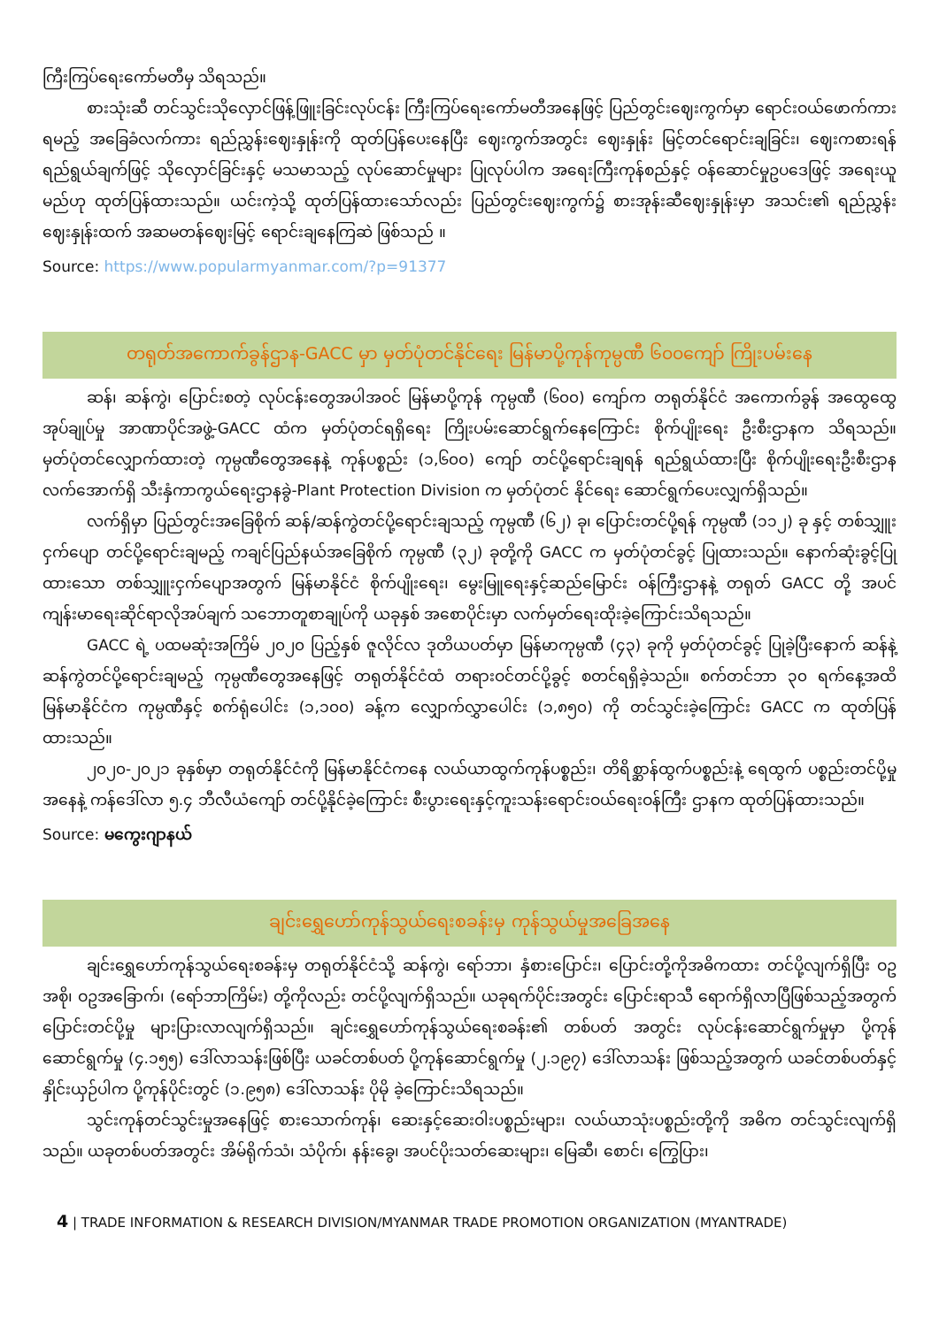ကြီးကြပ်ရေးကော်မတီမှ သိရသည်။
စားသုံးဆီ တင်သွင်းသိုလှောင်ဖြန့်ဖြူးခြင်းလုပ်ငန်း ကြီးကြပ်ရေးကော်မတီအနေဖြင့် ပြည်တွင်းဈေးကွက်မှာ ရောင်းဝယ်ဖောက်ကားရမည့် အခြေခံလက်ကား ရည်ညွှန်းဈေးနှုန်းကို ထုတ်ပြန်ပေးနေပြီး ဈေးကွက်အတွင်း ဈေးနှုန်း မြင့်တင်ရောင်းချခြင်း၊ ဈေးကစားရန် ရည်ရွယ်ချက်ဖြင့် သိုလှောင်ခြင်းနှင့် မသမာသည့် လုပ်ဆောင်မှုများ ပြုလုပ်ပါက အရေးကြီးကုန်စည်နှင့် ဝန်ဆောင်မှုဥပဒေဖြင့် အရေးယူမည်ဟု ထုတ်ပြန်ထားသည်။ ယင်းကဲ့သို့ ထုတ်ပြန်ထားသော်လည်း ပြည်တွင်းဈေးကွက်၌ စားအုန်းဆီဈေးနှုန်းမှာ အသင်း၏ ရည်ညွှန်းဈေးနှုန်းထက် အဆမတန်ဈေးမြင့် ရောင်းချနေကြဆဲ ဖြစ်သည် ။
Source: https://www.popularmyanmar.com/?p=91377
တရုတ်အကောက်ခွန်ဌာန-GACC မှာ မှတ်ပုံတင်နိုင်ရေး မြန်မာပို့ကုန်ကုမ္ပဏီ ၆၀၀ကျော် ကြိုးပမ်းနေ
ဆန်၊ ဆန်ကွဲ၊ ပြောင်းစတဲ့ လုပ်ငန်းတွေအပါအဝင် မြန်မာပို့ကုန် ကုမ္ပဏီ (၆၀၀) ကျော်က တရုတ်နိုင်ငံ အကောက်ခွန် အထွေထွေအုပ်ချုပ်မှု အာဏာပိုင်အဖွဲ့-GACC ထံက မှတ်ပုံတင်ရရှိရေး ကြိုးပမ်းဆောင်ရွက်နေကြောင်း စိုက်ပျိုးရေး ဦးစီးဌာနက သိရသည်။ မှတ်ပုံတင်လျှောက်ထားတဲ့ ကုမ္ပဏီတွေအနေနဲ့ ကုန်ပစ္စည်း (၁,၆၀၀) ကျော် တင်ပို့ရောင်းချရန် ရည်ရွယ်ထားပြီး စိုက်ပျိုးရေးဦးစီးဌာနလက်အောက်ရှိ သီးနှံကာကွယ်ရေးဌာနခွဲ-Plant Protection Division က မှတ်ပုံတင် နိုင်ရေး ဆောင်ရွက်ပေးလျှက်ရှိသည်။
လက်ရှိမှာ ပြည်တွင်းအခြေစိုက် ဆန်/ဆန်ကွဲတင်ပို့ရောင်းချသည့် ကုမ္ပဏီ (၆၂) ခု၊ ပြောင်းတင်ပို့ရန် ကုမ္ပဏီ (၁၁၂) ခု နှင့် တစ်သျှူးငှက်ပျော တင်ပို့ရောင်းချမည့် ကချင်ပြည်နယ်အခြေစိုက် ကုမ္ပဏီ (၃၂) ခုတို့ကို GACC က မှတ်ပုံတင်ခွင့် ပြုထားသည်။ နောက်ဆုံးခွင့်ပြုထားသော တစ်သျှူးငှက်ပျောအတွက် မြန်မာနိုင်ငံ စိုက်ပျိုးရေး၊ မွေးမြူရေးနှင့်ဆည်မြောင်း ဝန်ကြီးဌာနနဲ့ တရုတ် GACC တို့ အပင်ကျန်းမာရေးဆိုင်ရာလိုအပ်ချက် သဘောတူစာချုပ်ကို ယခုနှစ် အစောပိုင်းမှာ လက်မှတ်ရေးထိုးခဲ့ကြောင်းသိရသည်။
GACC ရဲ့ ပထမဆုံးအကြိမ် ၂၀၂၀ ပြည့်နှစ် ဇူလိုင်လ ဒုတိယပတ်မှာ မြန်မာကုမ္ပဏီ (၄၃) ခုကို မှတ်ပုံတင်ခွင့် ပြုခဲ့ပြီးနောက် ဆန်နဲ့ ဆန်ကွဲတင်ပို့ရောင်းချမည့် ကုမ္ပဏီတွေအနေဖြင့် တရုတ်နိုင်ငံထံ တရားဝင်တင်ပို့ခွင့် စတင်ရရှိခဲ့သည်။ စက်တင်ဘာ ၃၀ ရက်နေ့အထိ မြန်မာနိုင်ငံက ကုမ္ပဏီနှင့် စက်ရုံပေါင်း (၁,၁၀၀) ခန့်က လျှောက်လွှာပေါင်း (၁,၈၅၀) ကို တင်သွင်းခဲ့ကြောင်း GACC က ထုတ်ပြန်ထားသည်။
၂၀၂၀-၂၀၂၁ ခုနှစ်မှာ တရုတ်နိုင်ငံကို မြန်မာနိုင်ငံကနေ လယ်ယာထွက်ကုန်ပစ္စည်း၊ တိရိစ္ဆာန်ထွက်ပစ္စည်းနဲ့ ရေထွက် ပစ္စည်းတင်ပို့မှုအနေနဲ့ ကန်ဒေါ်လာ ၅.၄ ဘီလီယံကျော် တင်ပို့နိုင်ခဲ့ကြောင်း စီးပွားရေးနှင့်ကူးသန်းရောင်းဝယ်ရေးဝန်ကြီး ဌာနက ထုတ်ပြန်ထားသည်။
Source: မကွေးဂျာနယ်
ချင်းရွှေဟော်ကုန်သွယ်ရေးစခန်းမှ ကုန်သွယ်မှုအခြေအနေ
ချင်းရွှေဟော်ကုန်သွယ်ရေးစခန်းမှ တရုတ်နိုင်ငံသို့ ဆန်ကွဲ၊ ရော်ဘာ၊ နှံစားပြောင်း၊ ပြောင်းတို့ကိုအဓိကထား တင်ပို့လျက်ရှိပြီး ဝဥအစို၊ ဝဥအခြောက်၊ (ရော်ဘာကြိမ်း) တို့ကိုလည်း တင်ပို့လျက်ရှိသည်။ ယခုရက်ပိုင်းအတွင်း ပြောင်းရာသီ ရောက်ရှိလာပြီဖြစ်သည့်အတွက် ပြောင်းတင်ပို့မှု များပြားလာလျက်ရှိသည်။ ချင်းရွှေဟော်ကုန်သွယ်ရေးစခန်း၏ တစ်ပတ် အတွင်း လုပ်ငန်းဆောင်ရွက်မှုမှာ ပို့ကုန်ဆောင်ရွက်မှု (၄.၁၅၅) ဒေါ်လာသန်းဖြစ်ပြီး ယခင်တစ်ပတ် ပို့ကုန်ဆောင်ရွက်မှု (၂.၁၉၇) ဒေါ်လာသန်း ဖြစ်သည့်အတွက် ယခင်တစ်ပတ်နှင့် နှိုင်းယှဉ်ပါက ပို့ကုန်ပိုင်းတွင် (၁.၉၅၈) ဒေါ်လာသန်း ပိုမို ခဲ့ကြောင်းသိရသည်။
သွင်းကုန်တင်သွင်းမှုအနေဖြင့် စားသောက်ကုန်၊ ဆေးနှင့်ဆေးဝါးပစ္စည်းများ၊ လယ်ယာသုံးပစ္စည်းတို့ကို အဓိက တင်သွင်းလျက်ရှိသည်။ ယခုတစ်ပတ်အတွင်း အိမ်ရိုက်သံ၊ သံပိုက်၊ နန်းခွေ၊ အပင်ပိုးသတ်ဆေးများ၊ မြေဆီ၊ စောင်၊ ကြွေပြား၊
4 | TRADE INFORMATION & RESEARCH DIVISION/MYANMAR TRADE PROMOTION ORGANIZATION (MYANTRADE)